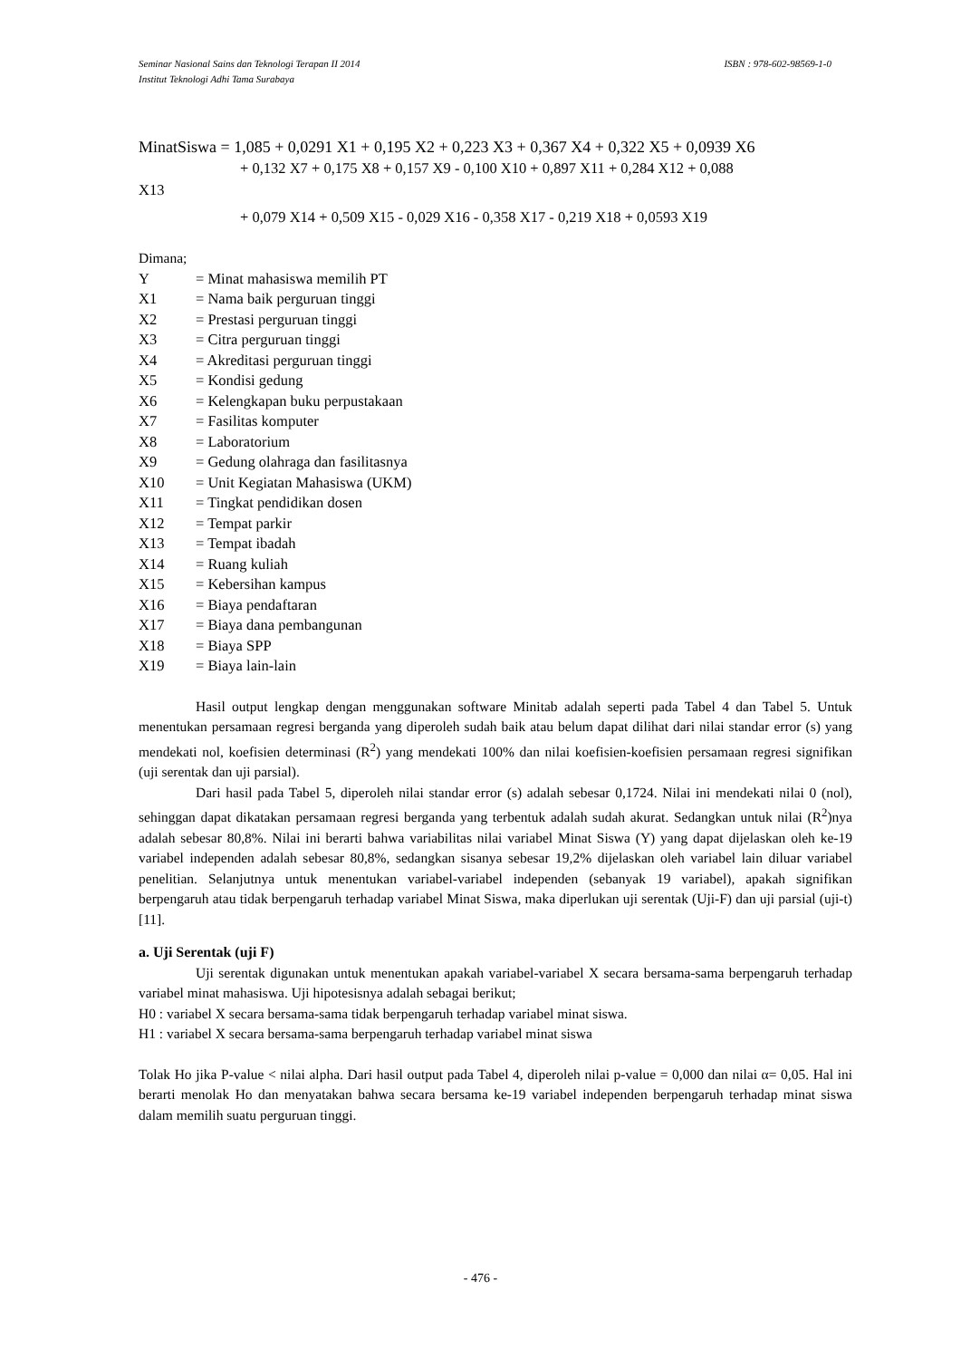ISBN : 978-602-98569-1-0 Seminar Nasional Sains dan Teknologi Terapan II 2014
Institut Teknologi Adhi Tama Surabaya
MinatSiswa = 1,085 + 0,0291 X1 + 0,195 X2 + 0,223 X3 + 0,367 X4 + 0,322 X5 + 0,0939 X6
+ 0,132 X7 + 0,175 X8 + 0,157 X9 - 0,100 X10 + 0,897 X11 + 0,284 X12 + 0,088
X13
+ 0,079 X14 + 0,509 X15 - 0,029 X16 - 0,358 X17 - 0,219 X18 + 0,0593 X19
Dimana;
| Y | = Minat mahasiswa memilih PT |
| X1 | = Nama baik perguruan tinggi |
| X2 | = Prestasi perguruan tinggi |
| X3 | = Citra perguruan tinggi |
| X4 | = Akreditasi perguruan tinggi |
| X5 | = Kondisi gedung |
| X6 | = Kelengkapan buku perpustakaan |
| X7 | = Fasilitas komputer |
| X8 | = Laboratorium |
| X9 | = Gedung olahraga dan fasilitasnya |
| X10 | = Unit Kegiatan Mahasiswa (UKM) |
| X11 | = Tingkat pendidikan dosen |
| X12 | = Tempat parkir |
| X13 | = Tempat ibadah |
| X14 | = Ruang kuliah |
| X15 | = Kebersihan kampus |
| X16 | = Biaya pendaftaran |
| X17 | = Biaya dana pembangunan |
| X18 | = Biaya SPP |
| X19 | = Biaya lain-lain |
Hasil output lengkap dengan menggunakan software Minitab adalah seperti pada Tabel 4 dan Tabel 5. Untuk menentukan persamaan regresi berganda yang diperoleh sudah baik atau belum dapat dilihat dari nilai standar error (s) yang mendekati nol, koefisien determinasi (R<sup>2</sup>) yang mendekati 100% dan nilai koefisien-koefisien persamaan regresi signifikan (uji serentak dan uji parsial).
Dari hasil pada Tabel 5, diperoleh nilai standar error (s) adalah sebesar 0,1724. Nilai ini mendekati nilai 0 (nol), sehinggan dapat dikatakan persamaan regresi berganda yang terbentuk adalah sudah akurat. Sedangkan untuk nilai (R<sup>2</sup>)nya adalah sebesar 80,8%. Nilai ini berarti bahwa variabilitas nilai variabel Minat Siswa (Y) yang dapat dijelaskan oleh ke-19 variabel independen adalah sebesar 80,8%, sedangkan sisanya sebesar 19,2% dijelaskan oleh variabel lain diluar variabel penelitian. Selanjutnya untuk menentukan variabel-variabel independen (sebanyak 19 variabel), apakah signifikan berpengaruh atau tidak berpengaruh terhadap variabel Minat Siswa, maka diperlukan uji serentak (Uji-F) dan uji parsial (uji-t) [11].
a. Uji Serentak (uji F)
Uji serentak digunakan untuk menentukan apakah variabel-variabel X secara bersama-sama berpengaruh terhadap variabel minat mahasiswa. Uji hipotesisnya adalah sebagai berikut;
H0 : variabel X secara bersama-sama tidak berpengaruh terhadap variabel minat siswa.
H1 : variabel X secara bersama-sama berpengaruh terhadap variabel minat siswa
Tolak Ho jika P-value < nilai alpha. Dari hasil output pada Tabel 4, diperoleh nilai p-value = 0,000 dan nilai α= 0,05. Hal ini berarti menolak Ho dan menyatakan bahwa secara bersama ke-19 variabel independen berpengaruh terhadap minat siswa dalam memilih suatu perguruan tinggi.
- 476 -